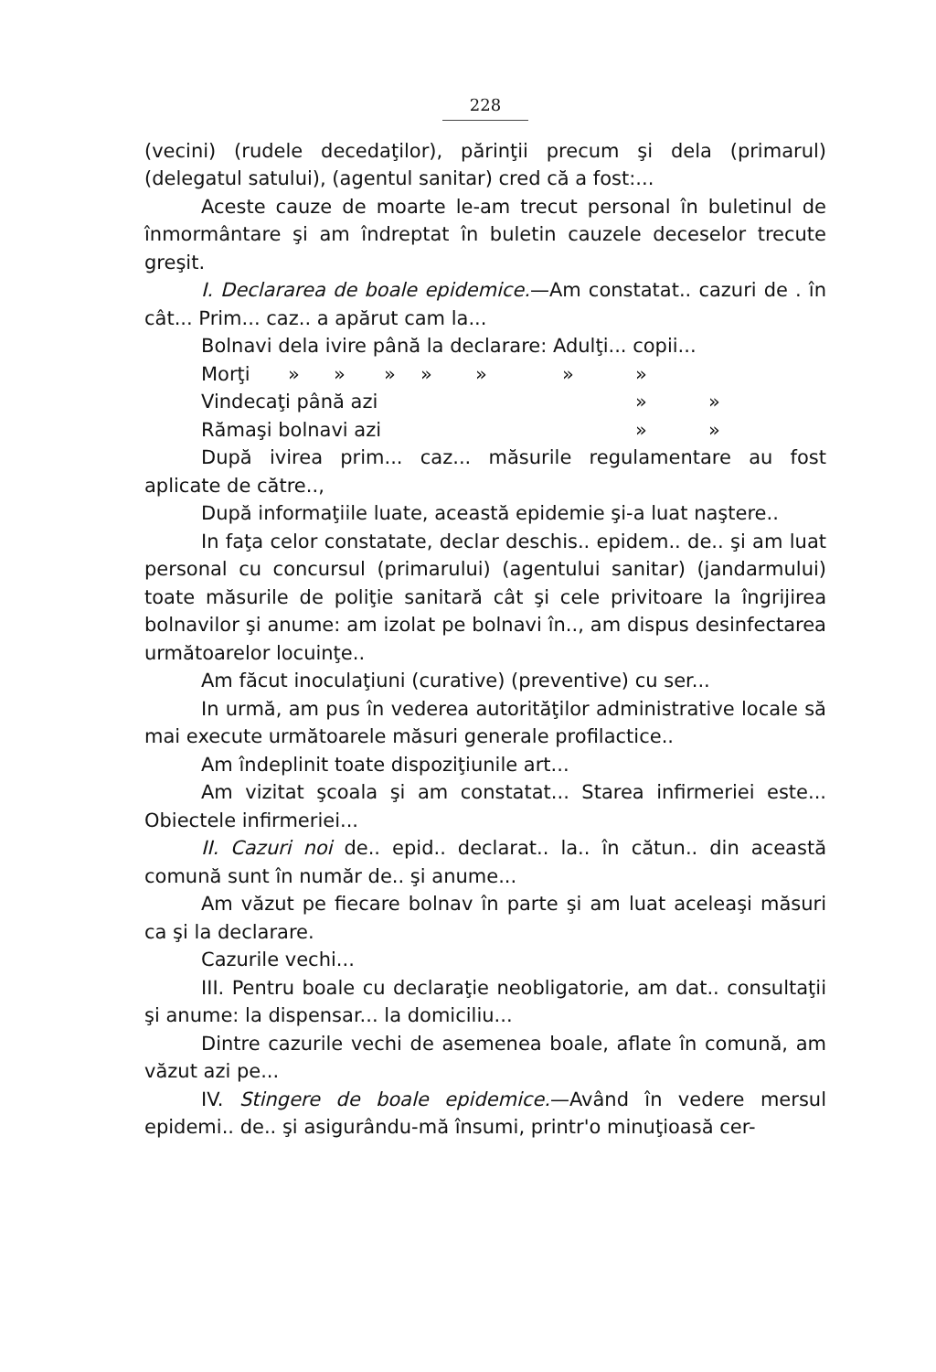228
(vecini) (rudele decedaţilor), părinţii precum şi dela (primarul) (delegatul satului), (agentul sanitar) cred că a fost:...
Aceste cauze de moarte le-am trecut personal în buletinul de înmormântare şi am îndreptat în buletin cauzele deceselor trecute greşit.
I. Declararea de boale epidemice.—Am constatat.. cazuri de . în cât... Prim... caz.. a apărut cam la...
Bolnavi dela ivire până la declarare: Adulţi... copii...
Morţi » » » » » » »
Vindecaţi până azi » »
Rămaşi bolnavi azi » »
După ivirea prim... caz... măsurile regulamentare au fost aplicate de către..,
După informaţiile luate, această epidemie şi-a luat naştere..
In faţa celor constatate, declar deschis.. epidem.. de.. şi am luat personal cu concursul (primarului) (agentului sanitar) (jandarmului) toate măsurile de poliţie sanitară cât şi cele privitoare la îngrijirea bolnavilor şi anume: am izolat pe bolnavi în.., am dispus desinfectarea următoarelor locuinţe..
Am făcut inoculaţiuni (curative) (preventive) cu ser...
In urmă, am pus în vederea autorităţilor administrative locale să mai execute următoarele măsuri generale profilactice..
Am îndeplinit toate dispoziţiunile art...
Am vizitat şcoala şi am constatat... Starea infirmeriei este... Obiectele infirmeriei...
II. Cazuri noi de.. epid.. declarat.. la.. în cătun.. din această comună sunt în număr de.. şi anume...
Am văzut pe fiecare bolnav în parte şi am luat aceleaşi măsuri ca şi la declarare.
Cazurile vechi...
III. Pentru boale cu declaraţie neobligatorie, am dat.. consultaţii şi anume: la dispensar... la domiciliu...
Dintre cazurile vechi de asemenea boale, aflate în comună, am văzut azi pe...
IV. Stingere de boale epidemice.—Având în vedere mersul epidemi.. de.. şi asigurându-mă însumi, printr'o minuţioasă cer-